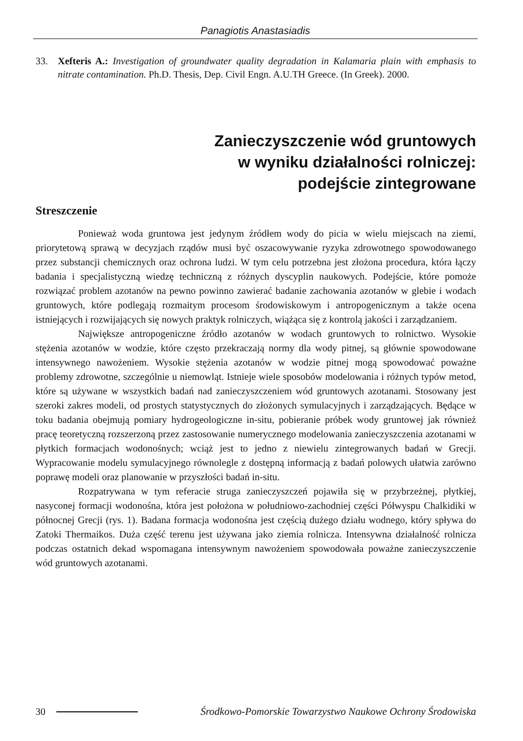Panagiotis Anastasiadis
33. Xefteris A.: Investigation of groundwater quality degradation in Kalamaria plain with emphasis to nitrate contamination. Ph.D. Thesis, Dep. Civil Engn. A.U.TH Greece. (In Greek). 2000.
Zanieczyszczenie wód gruntowych
w wyniku działalności rolniczej:
podejście zintegrowane
Streszczenie
Ponieważ woda gruntowa jest jedynym źródłem wody do picia w wielu miejscach na ziemi, priorytetową sprawą w decyzjach rządów musi być oszacowywanie ryzyka zdrowotnego spowodowanego przez substancji chemicznych oraz ochrona ludzi. W tym celu potrzebna jest złożona procedura, która łączy badania i specjalistyczną wiedzę techniczną z różnych dyscyplin naukowych. Podejście, które pomoże rozwiązać problem azotanów na pewno powinno zawierać badanie zachowania azotanów w glebie i wodach gruntowych, które podlegają rozmaitym procesom środowiskowym i antropogenicznym a także ocena istniejących i rozwijających się nowych praktyk rolniczych, wiążąca się z kontrolą jakości i zarządzaniem.
Największe antropogeniczne źródło azotanów w wodach gruntowych to rolnictwo. Wysokie stężenia azotanów w wodzie, które często przekraczają normy dla wody pitnej, są głównie spowodowane intensywnego nawożeniem. Wysokie stężenia azotanów w wodzie pitnej mogą spowodować poważne problemy zdrowotne, szczególnie u niemowląt. Istnieje wiele sposobów modelowania i różnych typów metod, które są używane w wszystkich badań nad zanieczyszczeniem wód gruntowych azotanami. Stosowany jest szeroki zakres modeli, od prostych statystycznych do złożonych symulacyjnych i zarządzających. Będące w toku badania obejmują pomiary hydrogeologiczne in-situ, pobieranie próbek wody gruntowej jak również pracę teoretyczną rozszerzoną przez zastosowanie numerycznego modelowania zanieczyszczenia azotanami w płytkich formacjach wodonośnych; wciąż jest to jedno z niewielu zintegrowanych badań w Grecji. Wypracowanie modelu symulacyjnego równolegle z dostępną informacją z badań polowych ułatwia zarówno poprawę modeli oraz planowanie w przyszłości badań in-situ.
Rozpatrywana w tym referacie struga zanieczyszczeń pojawiła się w przybrzeżnej, płytkiej, nasyconej formacji wodonośna, która jest położona w południowo-zachodniej części Półwyspu Chalkidiki w północnej Grecji (rys. 1). Badana formacja wodonośna jest częścią dużego działu wodnego, który spływa do Zatoki Thermaikos. Duża część terenu jest używana jako ziemia rolnicza. Intensywna działalność rolnicza podczas ostatnich dekad wspomagana intensywnym nawożeniem spowodowała poważne zanieczyszczenie wód gruntowych azotanami.
30 Środkowo-Pomorskie Towarzystwo Naukowe Ochrony Środowiska